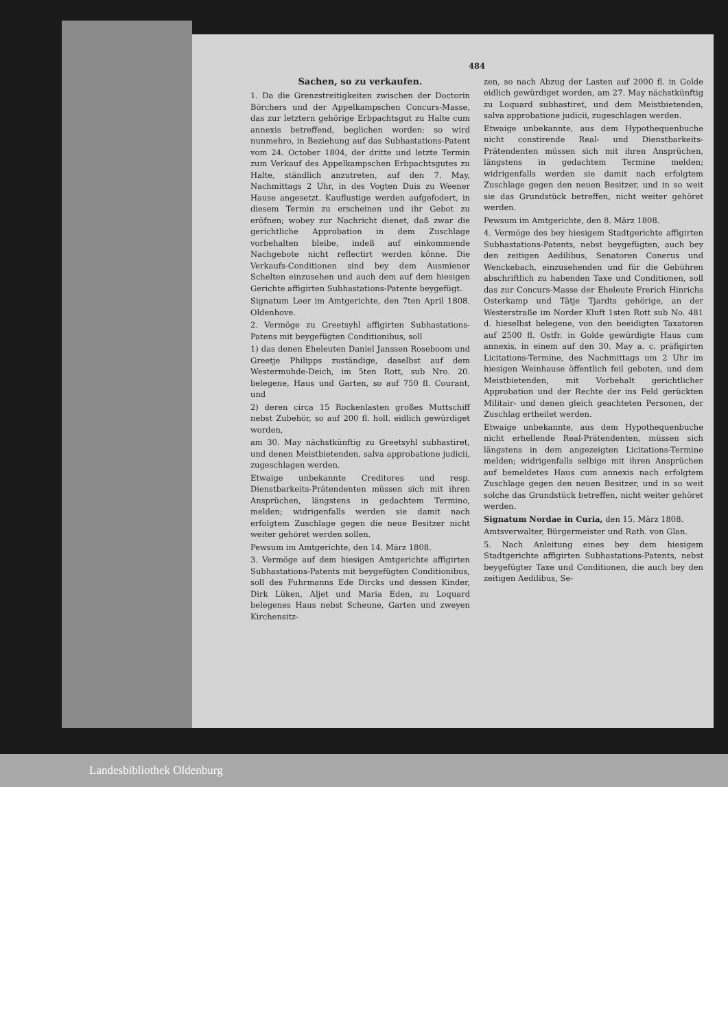484
Sachen, so zu verkaufen.
1. Da die Grenzstreitigkeiten zwischen der Doctorin Börchers und der Appelkampschen Concurs-Masse, das zur letztern gehörige Erbpachtsgut zu Halte cum annexis betreffend, beglichen worden: so wird nunmehro, in Beziehung auf das Subhastations-Patent vom 24. October 1804, der dritte und letzte Termin zum Verkauf des Appelkampschen Erbpachtsgutes zu Halte, ständlich anzutreten, auf den 7. May, Nachmittags 2 Uhr, in des Vogten Duis zu Weener Hause angesetzt. Kauflustige werden aufgefodert, in diesem Termin zu erscheinen und ihr Gebot zu eröfnen; wobey zur Nachricht dienet, daß zwar die gerichtliche Approbation in dem Zuschlage vorbehalten bleibe, indeß auf einkommende Nachgebote nicht reflectirt werden könne. Die Verkaufs-Conditionen sind bey dem Ausmiener Schelten einzusehen und auch dem auf dem hiesigen Gerichte affigirten Subhastations-Patente beygefügt.
Signatum Leer im Amtgerichte, den 7ten April 1808. Oldenhove.
2. Vermöge zu Greetsyhl affigirten Subhastations-Patens mit beygefügten Conditionibus, soll
1) das denen Eheleuten Daniel Janssen Roseboom und Greetje Philipps zuständige, daselbst auf dem Westermuhde-Deich, im 5ten Rott, sub Nro. 20. belegene, Haus und Garten, so auf 750 fl. Courant, und
2) deren circa 15 Rockenlasten großes Muttschiff nebst Zubehör, so auf 200 fl. holl. eidlich gewürdiget worden,
am 30. May nächstkünftig zu Greetsyhl subhastiret, und denen Meistbietenden, salva approbatione judicii, zugeschlagen werden.
Etwaige unbekannte Creditores und resp. Dienstbarkeits-Prätendenten müssen sich mit ihren Ansprüchen, längstens in gedachtem Termino, melden; widrigenfalls werden sie damit nach erfolgtem Zuschlage gegen die neue Besitzer nicht weiter gehöret werden sollen.
Pewsum im Amtgerichte, den 14. März 1808.
3. Vermöge auf dem hiesigen Amtgerichte affigirten Subhastations-Patents mit beygefügten Conditionibus, soll des Fuhrmanns Ede Dircks und dessen Kinder, Dirk Lüken, Aljet und Maria Eden, zu Loquard belegenes Haus nebst Scheune, Garten und zweyen Kirchensitz-
zen, so nach Abzug der Lasten auf 2000 fl. in Golde eidlich gewürdiget worden, am 27. May nächstkünftig zu Loquard subhastiret, und dem Meistbietenden, salva approbatione judicii, zugeschlagen werden.
Etwaige unbekannte, aus dem Hypothequenbuche nicht constirende Real- und Dienstbarkeits-Prätendenten müssen sich mit ihren Ansprüchen, längstens in gedachtem Termine melden; widrigenfalls werden sie damit nach erfolgtem Zuschlage gegen den neuen Besitzer, und in so weit sie das Grundstück betreffen, nicht weiter gehöret werden.
Pewsum im Amtgerichte, den 8. März 1808.
4. Vermöge des bey hiesigem Stadtgerichte affigirten Subhastations-Patents, nebst beygefügten, auch bey den zeitigen Aedilibus, Senatoren Conerus und Wenckebach, einzusehenden und für die Gebühren abschriftlich zu habenden Taxe und Conditionen, soll das zur Concurs-Masse der Eheleute Frerich Hinrichs Osterkamp und Tätje Tjardts gehörige, an der Westerstraße im Norder Kluft 1sten Rott sub No. 481 d. hieselbst belegene, von den beeidigten Taxatoren auf 2500 fl. Ostfr. in Golde gewürdigte Haus cum annexis, in einem auf den 30. May a. c. präfigirten Licitations-Termine, des Nachmittags um 2 Uhr im hiesigen Weinhause öffentlich feil geboten, und dem Meistbietenden, mit Vorbehalt gerichtlicher Approbation und der Rechte der ins Feld gerückten Militair- und denen gleich geachteten Personen, der Zuschlag ertheilet werden.
Etwaige unbekannte, aus dem Hypothequenbuche nicht erhellende Real-Prätendenten, müssen sich längstens in dem angezeigten Licitations-Termine melden; widrigenfalls selbige mit ihren Ansprüchen auf bemeldetes Haus cum annexis nach erfolgtem Zuschlage gegen den neuen Besitzer, und in so weit solche das Grundstück betreffen, nicht weiter gehöret werden.
Signatum Nordae in Curia, den 15. März 1808.
Amtsverwalter, Bürgermeister und Rath. von Glan.
5. Nach Anleitung eines bey dem hiesigem Stadtgerichte affigirten Subhastations-Patents, nebst beygefügter Taxe und Conditionen, die auch bey den zeitigen Aedilibus, Se-
Landesbibliothek Oldenburg